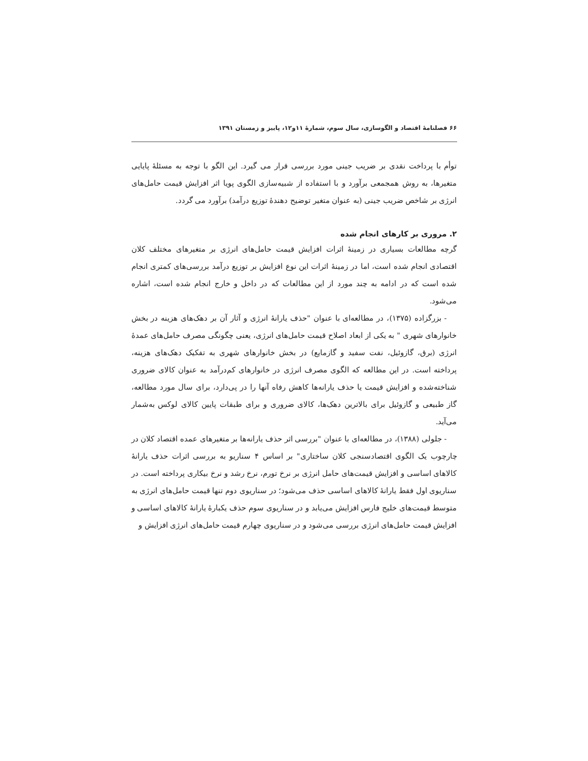۶۶ فصلنامهٔ اقتصاد و الگوسازی، سال سوم، شمارهٔ ۱۱و۱۲، پاییز و زمستان ۱۳۹۱
توأم با پرداخت نقدی بر ضریب جینی مورد بررسی قرار می گیرد. این الگو با توجه به مسئلهٔ پایایی متغیرها، به روش همجمعی برآورد و با استفاده از شبیه‌سازی الگوی پویا اثر افزایش قیمت حامل‌های انرژی بر شاخص ضریب جینی (به عنوان متغیر توضیح دهندهٔ توزیع درآمد) برآورد می گردد.
۲. مروری بر کارهای انجام شده
گرچه مطالعات بسیاری در زمینهٔ اثرات افزایش قیمت حامل‌های انرژی بر متغیرهای مختلف کلان اقتصادی انجام شده است، اما در زمینهٔ اثرات این نوع افزایش بر توزیع درآمد بررسی‌های کمتری انجام شده است که در ادامه به چند مورد از این مطالعات که در داخل و خارج انجام شده است، اشاره می‌شود.
- بزرگزاده (۱۳۷۵)، در مطالعه‌ای با عنوان "حذف یارانهٔ انرژی و آثار آن بر دهک‌های هزینه در بخش خانوارهای شهری " به یکی از ابعاد اصلاح قیمت حامل‌های انرژی، یعنی چگونگی مصرف حامل‌های عمدهٔ انرژی (برق، گازوئیل، نفت سفید و گازمایع) در بخش خانوارهای شهری به تفکیک دهک‌های هزینه، پرداخته است. در این مطالعه که الگوی مصرف انرژی در خانوارهای کم‌درآمد به عنوان کالای ضروری شناخته‌شده و افزایش قیمت یا حذف یارانه‌ها کاهش رفاه آنها را در پی‌دارد، برای سال مورد مطالعه، گاز طبیعی و گازوئیل برای بالاترین دهک‌ها، کالای ضروری و برای طبقات پایین کالای لوکس به‌شمار می‌آید.
- جلولی (۱۳۸۸)، در مطالعه‌ای با عنوان "بررسی اثر حذف یارانه‌ها بر متغیرهای عمده اقتصاد کلان در چارچوب یک الگوی اقتصادسنجی کلان ساختاری" بر اساس ۴ سناریو به بررسی اثرات حذف یارانهٔ کالاهای اساسی و افزایش قیمت‌های حامل انرژی بر نرخ تورم، نرخ رشد و نرخ بیکاری پرداخته است. در سناریوی اول فقط یارانهٔ کالاهای اساسی حذف می‌شود؛ در سناریوی دوم تنها قیمت حامل‌های انرژی به متوسط قیمت‌های خلیج فارس افزایش می‌یابد و در سناریوی سوم حذف یکبارهٔ یارانهٔ کالاهای اساسی و افزایش قیمت حامل‌های انرژی بررسی می‌شود و در سناریوی چهارم قیمت حامل‌های انرژی افزایش و